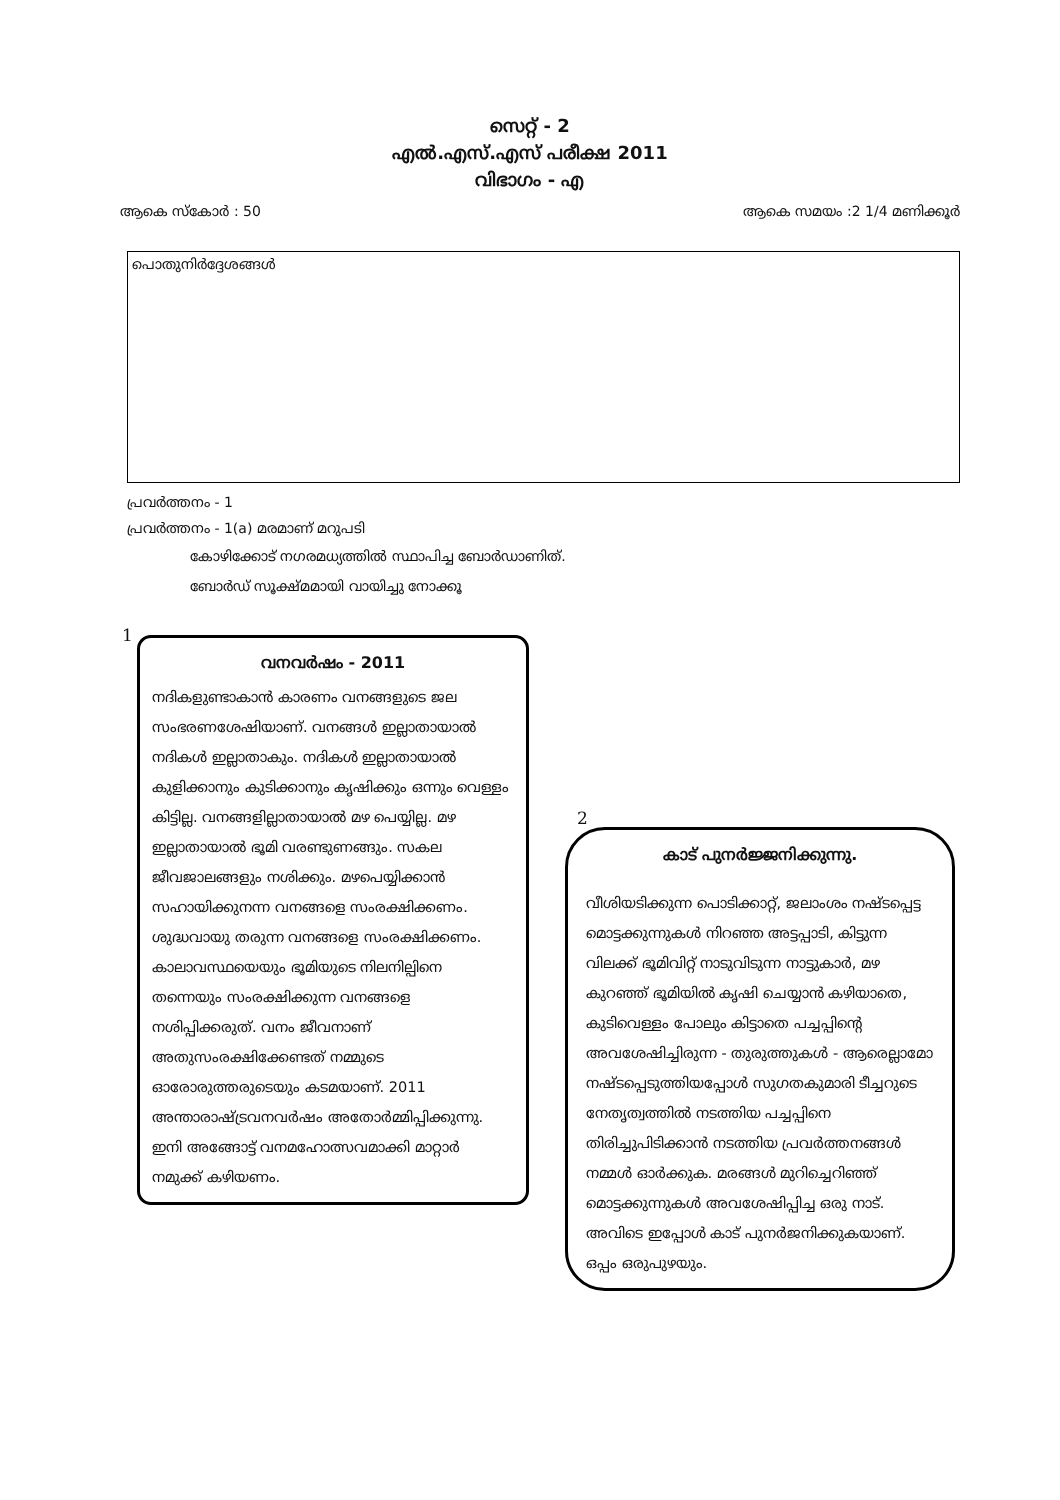സെറ്റ് - 2
എൽ.എസ്.എസ് പരീക്ഷ 2011
വിഭാഗം - എ
ആകെ സ്കോർ : 50 ആകെ സമയം :2 1/4 മണിക്കൂർ
പൊതുനിർദ്ദേശങ്ങൾ
പ്രവർത്തനം - 1
പ്രവർത്തനം - 1(a) മരമാണ് മറുപടി
കോഴിക്കോട് നഗരമധ്യത്തിൽ സ്ഥാപിച്ച ബോർഡാണിത്.
ബോർഡ് സൂക്ഷ്മമായി വായിച്ചു നോക്കൂ
1
വനവർഷം - 2011
നദികളുണ്ടാകാൻ കാരണം വനങ്ങളുടെ ജല സംഭരണശേഷിയാണ്. വനങ്ങൾ ഇല്ലാതായാൽ നദികൾ ഇല്ലാതാകും. നദികൾ ഇല്ലാതായാൽ കുളിക്കാനും കുടിക്കാനും കൃഷിക്കും ഒന്നും വെള്ളം കിട്ടില്ല. വനങ്ങളില്ലാതായാൽ മഴ പെയ്യില്ല. മഴ ഇല്ലാതായാൽ ഭൂമി വരണ്ടുണങ്ങും. സകല ജീവജാലങ്ങളും നശിക്കും. മഴപെയ്യിക്കാൻ സഹായിക്കുനന്ന വനങ്ങളെ സംരക്ഷിക്കണം. ശുദ്ധവായു തരുന്ന വനങ്ങളെ സംരക്ഷിക്കണം. കാലാവസ്ഥയെയും ഭൂമിയുടെ നിലനില്പിനെ തന്നെയും സംരക്ഷിക്കുന്ന വനങ്ങളെ നശിപ്പിക്കരുത്. വനം ജീവനാണ് അതുസംരക്ഷിക്കേണ്ടത് നമ്മുടെ ഓരോരുത്തരുടെയും കടമയാണ്. 2011 അന്താരാഷ്ട്രവനവർഷം അതോർമ്മിപ്പിക്കുന്നു. ഇനി അങ്ങോട്ട് വനമഹോത്സവമാക്കി മാറ്റാർ നമുക്ക് കഴിയണം.
2
കാട് പുനർജ്ജനിക്കുന്നു.
വീശിയടിക്കുന്ന പൊടിക്കാറ്റ്, ജലാംശം നഷ്ടപ്പെട്ട മൊട്ടക്കുന്നുകൾ നിറഞ്ഞ അട്ടപ്പാടി, കിട്ടുന്ന വിലക്ക് ഭൂമിവിറ്റ് നാടുവിടുന്ന നാട്ടുകാർ, മഴ കുറഞ്ഞ് ഭൂമിയിൽ കൃഷി ചെയ്യാൻ കഴിയാതെ, കുടിവെള്ളം പോലും കിട്ടാതെ പച്ചപ്പിന്റെ അവശേഷിച്ചിരുന്ന - തുരുത്തുകൾ - ആരെല്ലാമോ നഷ്ടപ്പെടുത്തിയപ്പോൾ സുഗതകുമാരി ടീച്ചറുടെ നേതൃത്വത്തിൽ നടത്തിയ പച്ചപ്പിനെ തിരിച്ചുപിടിക്കാൻ നടത്തിയ പ്രവർത്തനങ്ങൾ നമ്മൾ ഓർക്കുക. മരങ്ങൾ മുറിച്ചെറിഞ്ഞ് മൊട്ടക്കുന്നുകൾ അവശേഷിപ്പിച്ച ഒരു നാട്. അവിടെ ഇപ്പോൾ കാട് പുനർജനിക്കുകയാണ്. ഒപ്പം ഒരുപുഴയും.